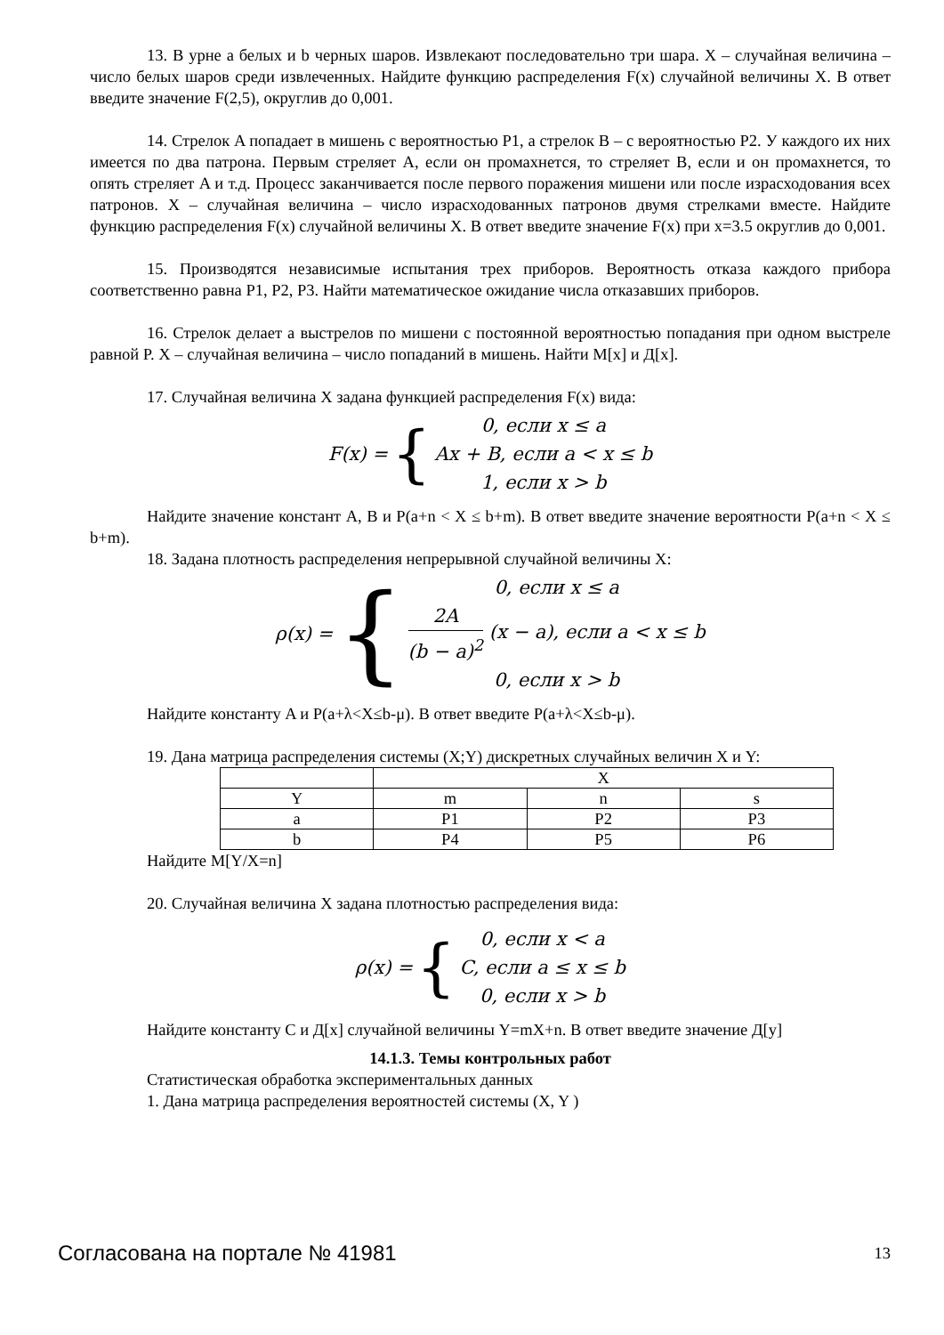13. В урне a белых и b черных шаров. Извлекают последовательно три шара. X – случайная величина – число белых шаров среди извлеченных. Найдите функцию распределения F(x) случайной величины X. В ответ введите значение F(2,5), округлив до 0,001.
14. Стрелок A попадает в мишень с вероятностью P1, а стрелок B – с вероятностью P2. У каждого их них имеется по два патрона. Первым стреляет A, если он промахнется, то стреляет B, если и он промахнется, то опять стреляет A и т.д. Процесс заканчивается после первого поражения мишени или после израсходования всех патронов. X – случайная величина – число израсходованных патронов двумя стрелками вместе. Найдите функцию распределения F(x) случайной величины X. В ответ введите значение F(x) при x=3.5 округлив до 0,001.
15. Производятся независимые испытания трех приборов. Вероятность отказа каждого прибора соответственно равна P1, P2, P3. Найти математическое ожидание числа отказавших приборов.
16. Стрелок делает a выстрелов по мишени с постоянной вероятностью попадания при одном выстреле равной P. X – случайная величина – число попаданий в мишень. Найти M[x] и Д[x].
17. Случайная величина X задана функцией распределения F(x) вида:
F(x) = {
0, если x ≤ a
Ax + B, если a < x ≤ b
1, если x > b
Найдите значение констант A, B и P(a+n < X ≤ b+m). В ответ введите значение вероятности P(a+n < X ≤ b+m).
18. Задана плотность распределения непрерывной случайной величины X:
ρ(x) = {
0, если x ≤ a
2A (b − a)<sup>2</sup> (x − a), если a < x ≤ b
0, если x > b
Найдите константу A и P(a+λ<X≤b-μ). В ответ введите P(a+λ<X≤b-μ).
19. Дана матрица распределения системы (X;Y) дискретных случайных величин X и Y:
| | X | | |
| Y | m | n | s |
| a | P1 | P2 | P3 |
| b | P4 | P5 | P6 |
Найдите M[Y/X=n]
20. Случайная величина X задана плотностью распределения вида:
ρ(x) = {
0, если x < a
C, если a ≤ x ≤ b
0, если x > b
Найдите константу C и Д[x] случайной величины Y=mX+n. В ответ введите значение Д[y]
14.1.3. Темы контрольных работ
Статистическая обработка экспериментальных данных
1. Дана матрица распределения вероятностей системы (X, Y )
Согласована на портале № 41981 13